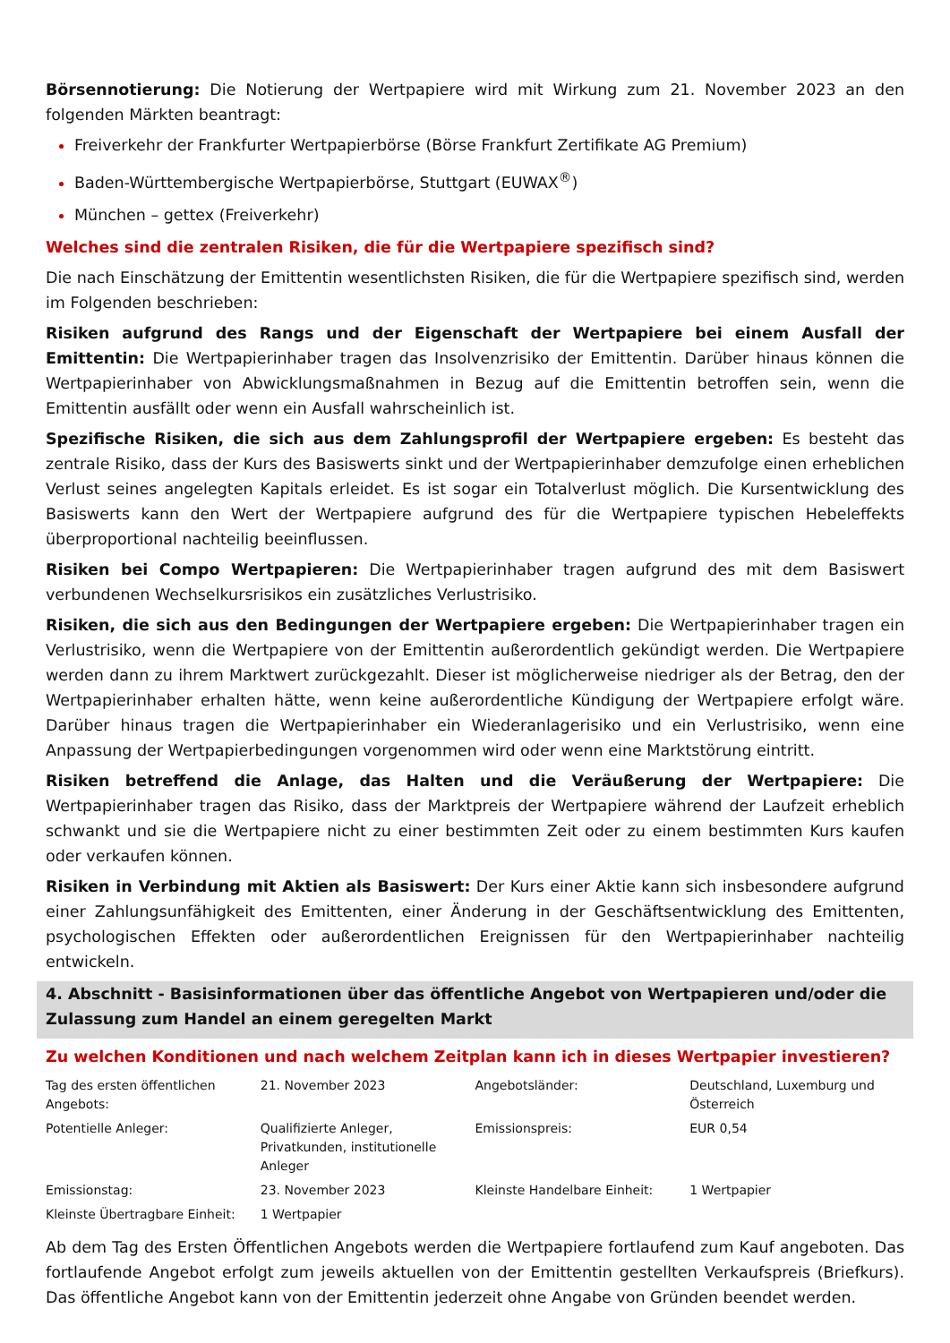Börsennotierung: Die Notierung der Wertpapiere wird mit Wirkung zum 21. November 2023 an den folgenden Märkten beantragt:
Freiverkehr der Frankfurter Wertpapierbörse (Börse Frankfurt Zertifikate AG Premium)
Baden-Württembergische Wertpapierbörse, Stuttgart (EUWAX<sup>®</sup>)
München – gettex (Freiverkehr)
Welches sind die zentralen Risiken, die für die Wertpapiere spezifisch sind?
Die nach Einschätzung der Emittentin wesentlichsten Risiken, die für die Wertpapiere spezifisch sind, werden im Folgenden beschrieben:
Risiken aufgrund des Rangs und der Eigenschaft der Wertpapiere bei einem Ausfall der Emittentin: Die Wertpapierinhaber tragen das Insolvenzrisiko der Emittentin. Darüber hinaus können die Wertpapierinhaber von Abwicklungsmaßnahmen in Bezug auf die Emittentin betroffen sein, wenn die Emittentin ausfällt oder wenn ein Ausfall wahrscheinlich ist.
Spezifische Risiken, die sich aus dem Zahlungsprofil der Wertpapiere ergeben: Es besteht das zentrale Risiko, dass der Kurs des Basiswerts sinkt und der Wertpapierinhaber demzufolge einen erheblichen Verlust seines angelegten Kapitals erleidet. Es ist sogar ein Totalverlust möglich. Die Kursentwicklung des Basiswerts kann den Wert der Wertpapiere aufgrund des für die Wertpapiere typischen Hebeleffekts überproportional nachteilig beeinflussen.
Risiken bei Compo Wertpapieren: Die Wertpapierinhaber tragen aufgrund des mit dem Basiswert verbundenen Wechselkursrisikos ein zusätzliches Verlustrisiko.
Risiken, die sich aus den Bedingungen der Wertpapiere ergeben: Die Wertpapierinhaber tragen ein Verlustrisiko, wenn die Wertpapiere von der Emittentin außerordentlich gekündigt werden. Die Wertpapiere werden dann zu ihrem Marktwert zurückgezahlt. Dieser ist möglicherweise niedriger als der Betrag, den der Wertpapierinhaber erhalten hätte, wenn keine außerordentliche Kündigung der Wertpapiere erfolgt wäre. Darüber hinaus tragen die Wertpapierinhaber ein Wiederanlagerisiko und ein Verlustrisiko, wenn eine Anpassung der Wertpapierbedingungen vorgenommen wird oder wenn eine Marktstörung eintritt.
Risiken betreffend die Anlage, das Halten und die Veräußerung der Wertpapiere: Die Wertpapierinhaber tragen das Risiko, dass der Marktpreis der Wertpapiere während der Laufzeit erheblich schwankt und sie die Wertpapiere nicht zu einer bestimmten Zeit oder zu einem bestimmten Kurs kaufen oder verkaufen können.
Risiken in Verbindung mit Aktien als Basiswert: Der Kurs einer Aktie kann sich insbesondere aufgrund einer Zahlungsunfähigkeit des Emittenten, einer Änderung in der Geschäftsentwicklung des Emittenten, psychologischen Effekten oder außerordentlichen Ereignissen für den Wertpapierinhaber nachteilig entwickeln.
4. Abschnitt - Basisinformationen über das öffentliche Angebot von Wertpapieren und/oder die Zulassung zum Handel an einem geregelten Markt
Zu welchen Konditionen und nach welchem Zeitplan kann ich in dieses Wertpapier investieren?
| Tag des ersten öffentlichen Angebots: | 21. November 2023 | Angebotsländer: | Deutschland, Luxemburg und Österreich |
| Potentielle Anleger: | Qualifizierte Anleger, Privatkunden, institutionelle Anleger | Emissionspreis: | EUR 0,54 |
| Emissionstag: | 23. November 2023 | Kleinste Handelbare Einheit: | 1 Wertpapier |
| Kleinste Übertragbare Einheit: | 1 Wertpapier | | |
Ab dem Tag des Ersten Öffentlichen Angebots werden die Wertpapiere fortlaufend zum Kauf angeboten. Das fortlaufende Angebot erfolgt zum jeweils aktuellen von der Emittentin gestellten Verkaufspreis (Briefkurs). Das öffentliche Angebot kann von der Emittentin jederzeit ohne Angabe von Gründen beendet werden.